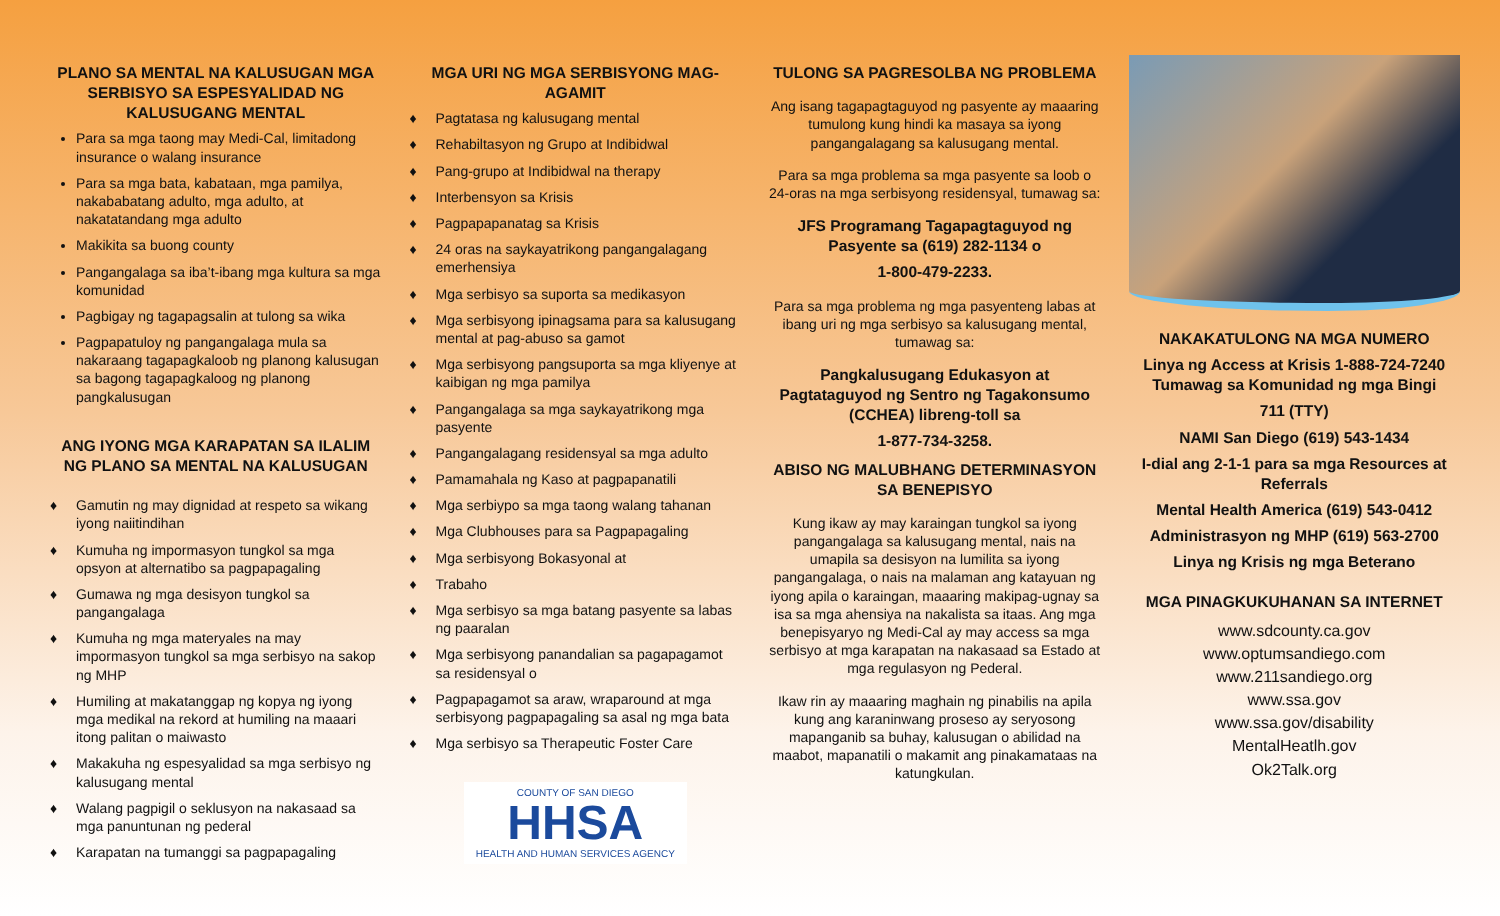PLANO SA MENTAL NA KALUSUGAN MGA SERBISYO SA ESPESYALIDAD NG KALUSUGANG MENTAL
Para sa mga taong may Medi-Cal, limitadong insurance o walang insurance
Para sa mga bata, kabataan, mga pamilya, nakababatang adulto, mga adulto, at nakatatandang mga adulto
Makikita sa buong county
Pangangalaga sa iba’t-ibang mga kultura sa mga komunidad
Pagbigay ng tagapagsalin at tulong sa wika
Pagpapatuloy ng pangangalaga mula sa nakaraang tagapagkaloob ng planong kalusugan sa bagong tagapagkaloog ng planong pangkalusugan
ANG IYONG MGA KARAPATAN SA ILALIM NG PLANO SA MENTAL NA KALUSUGAN
♦ Gamutin ng may dignidad at respeto sa wikang iyong naiitindihan
♦ Kumuha ng impormasyon tungkol sa mga opsyon at alternatibo sa pagpapagaling
♦ Gumawa ng mga desisyon tungkol sa pangangalaga
♦ Kumuha ng mga materyales na may impormasyon tungkol sa mga serbisyo na sakop ng MHP
♦ Humiling at makatanggap ng kopya ng iyong mga medikal na rekord at humiling na maaari itong palitan o maiwasto
♦ Makakuha ng espesyalidad sa mga serbisyo ng kalusugang mental
♦ Walang pagpigil o seklusyon na nakasaad sa mga panuntunan ng pederal
♦ Karapatan na tumanggi sa pagpapagaling
MGA URI NG MGA SERBISYONG MAG-AGAMIT
♦ Pagtatasa ng kalusugang mental
♦ Rehabiltasyon ng Grupo at Indibidwal
♦ Pang-grupo at Indibidwal na therapy
♦ Interbensyon sa Krisis
♦ Pagpapapanatag sa Krisis
♦ 24 oras na saykayatrikong pangangalagang emerhensiya
♦ Mga serbisyo sa suporta sa medikasyon
♦ Mga serbisyong ipinagsama para sa kalusugang mental at pag-abuso sa gamot
♦ Mga serbisyong pangsuporta sa mga kliyenye at kaibigan ng mga pamilya
♦ Pangangalaga sa mga saykayatrikong mga pasyente
♦ Pangangalagang residensyal sa mga adulto
♦ Pamamahala ng Kaso at pagpapanatili
♦ Mga serbiypo sa mga taong walang tahanan
♦ Mga Clubhouses para sa Pagpapagaling
♦ Mga serbisyong Bokasyonal at
♦ Trabaho
♦ Mga serbisyo sa mga batang pasyente sa labas ng paaralan
♦ Mga serbisyong panandalian sa pagapagamot sa residensyal o
♦ Pagpapagamot sa araw, wraparound at mga serbisyong pagpapagaling sa asal ng mga bata
♦ Mga serbisyo sa Therapeutic Foster Care
COUNTY OF SAN DIEGO
HHSA
HEALTH AND HUMAN SERVICES AGENCY
TULONG SA PAGRESOLBA NG PROBLEMA
Ang isang tagapagtaguyod ng pasyente ay maaaring tumulong kung hindi ka masaya sa iyong pangangalagang sa kalusugang mental.
Para sa mga problema sa mga pasyente sa loob o 24-oras na mga serbisyong residensyal, tumawag sa:
JFS Programang Tagapagtaguyod ng Pasyente sa (619) 282-1134 o
1-800-479-2233.
Para sa mga problema ng mga pasyenteng labas at ibang uri ng mga serbisyo sa kalusugang mental, tumawag sa:
Pangkalusugang Edukasyon at Pagtataguyod ng Sentro ng Tagakonsumo (CCHEA) libreng-toll sa
1-877-734-3258.
ABISO NG MALUBHANG DETERMINASYON SA BENEPISYO
Kung ikaw ay may karaingan tungkol sa iyong pangangalaga sa kalusugang mental, nais na umapila sa desisyon na lumilita sa iyong pangangalaga, o nais na malaman ang katayuan ng iyong apila o karaingan, maaaring makipag-ugnay sa isa sa mga ahensiya na nakalista sa itaas. Ang mga benepisyaryo ng Medi-Cal ay may access sa mga serbisyo at mga karapatan na nakasaad sa Estado at mga regulasyon ng Pederal.
Ikaw rin ay maaaring maghain ng pinabilis na apila kung ang karaninwang proseso ay seryosong mapanganib sa buhay, kalusugan o abilidad na maabot, mapanatili o makamit ang pinakamataas na katungkulan.
NAKAKATULONG NA MGA NUMERO
Linya ng Access at Krisis 1-888-724-7240 Tumawag sa Komunidad ng mga Bingi
711 (TTY)
NAMI San Diego (619) 543-1434
I-dial ang 2-1-1 para sa mga Resources at Referrals
Mental Health America (619) 543-0412
Administrasyon ng MHP (619) 563-2700
Linya ng Krisis ng mga Beterano
MGA PINAGKUKUHANAN SA INTERNET
www.sdcounty.ca.gov
www.optumsandiego.com
www.211sandiego.org
www.ssa.gov
www.ssa.gov/disability
MentalHeatlh.gov
Ok2Talk.org